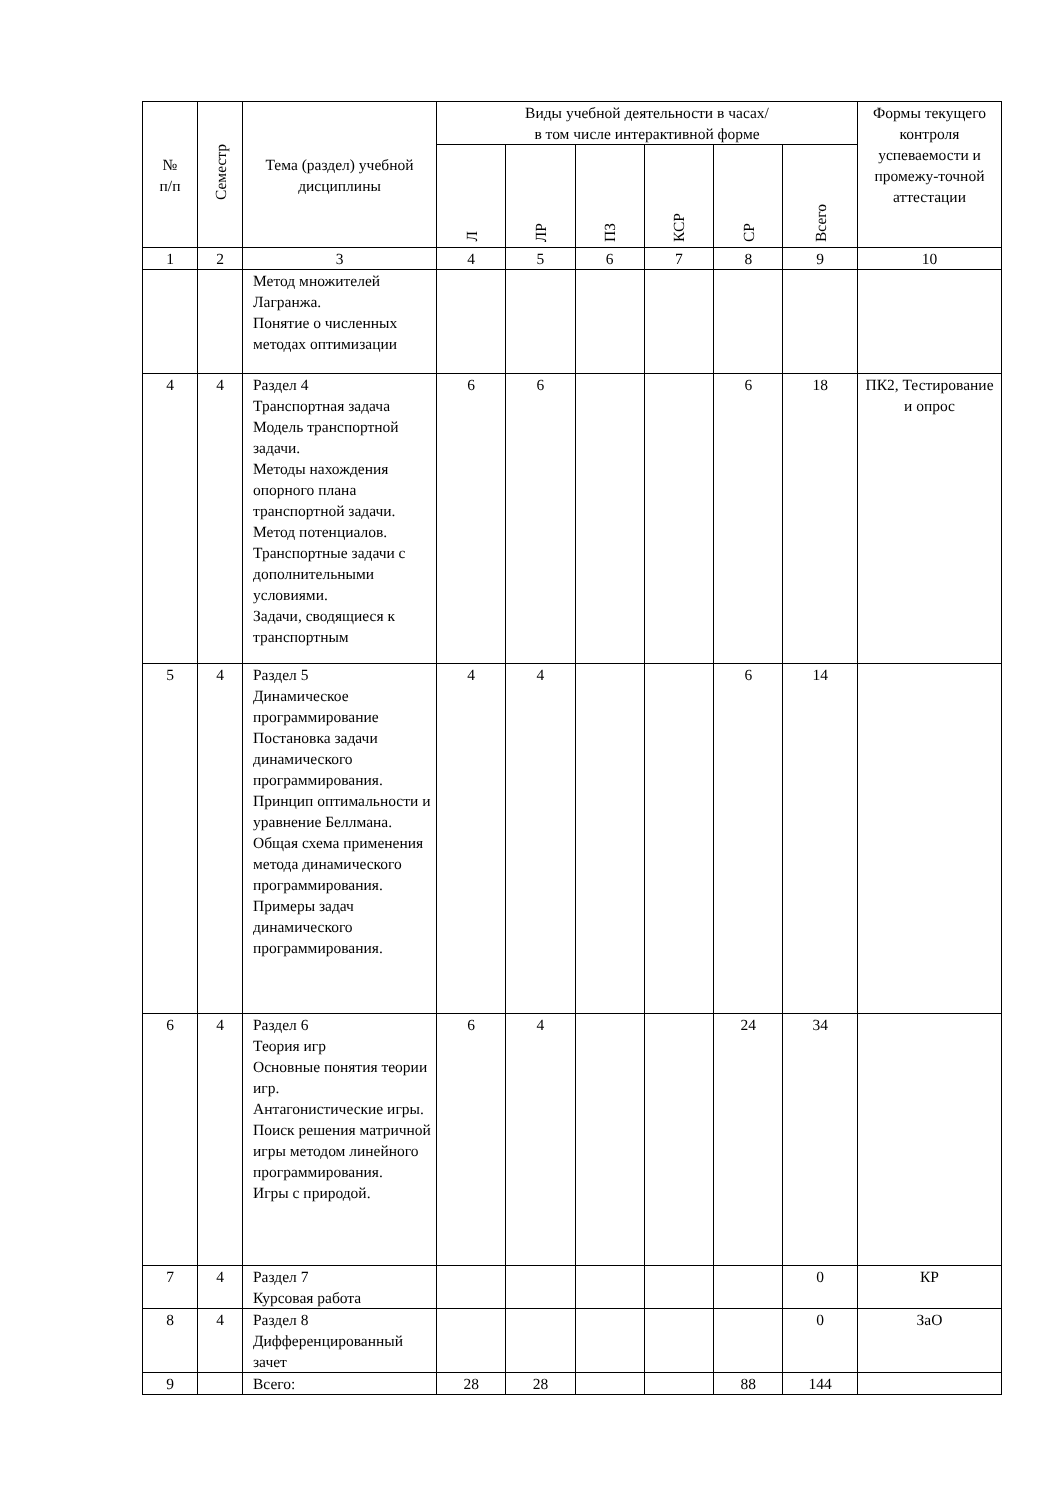| № п/п | Семестр | Тема (раздел) учебной дисциплины | Виды учебной деятельности в часах/ в том числе интерактивной форме | | | | | | Формы текущего контроля успеваемости и промежу-точной аттестации |
| --- | --- | --- | --- | --- | --- | --- | --- | --- | --- |
| | | | Л | ЛР | ПЗ | КСР | СР | Всего | |
| 1 | 2 | 3 | 4 | 5 | 6 | 7 | 8 | 9 | 10 |
| | | Метод множителей Лагранжа. Понятие о численных методах оптимизации | | | | | | | |
| 4 | 4 | Раздел 4 Транспортная задача Модель транспортной задачи. Методы нахождения опорного плана транспортной задачи. Метод потенциалов. Транспортные задачи с дополнительными условиями. Задачи, сводящиеся к транспортным | 6 | 6 | | | 6 | 18 | ПК2, Тестирование и опрос |
| 5 | 4 | Раздел 5 Динамическое программирование Постановка задачи динамического программирования. Принцип оптимальности и уравнение Беллмана. Общая схема применения метода динамического программирования. Примеры задач динамического программирования. | 4 | 4 | | | 6 | 14 | |
| 6 | 4 | Раздел 6 Теория игр Основные понятия теории игр. Антагонистические игры. Поиск решения матричной игры методом линейного программирования. Игры с природой. | 6 | 4 | | | 24 | 34 | |
| 7 | 4 | Раздел 7 Курсовая работа | | | | | | 0 | КР |
| 8 | 4 | Раздел 8 Дифференцированный зачет | | | | | | 0 | ЗаО |
| 9 | | Всего: | 28 | 28 | | | 88 | 144 | |